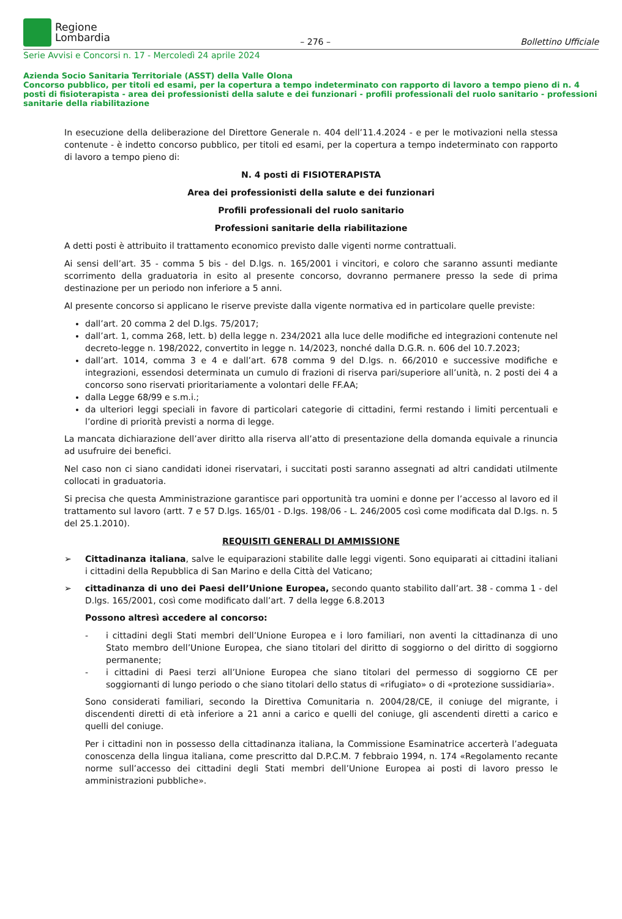Regione
Lombardia
– 276 – Bollettino Ufficiale
Serie Avvisi e Concorsi n. 17 - Mercoledì 24 aprile 2024
Azienda Socio Sanitaria Territoriale (ASST) della Valle Olona
Concorso pubblico, per titoli ed esami, per la copertura a tempo indeterminato con rapporto di lavoro a tempo pieno di n. 4 posti di fisioterapista - area dei professionisti della salute e dei funzionari - profili professionali del ruolo sanitario - professioni sanitarie della riabilitazione
In esecuzione della deliberazione del Direttore Generale n. 404 dell’11.4.2024 - e per le motivazioni nella stessa contenute - è indetto concorso pubblico, per titoli ed esami, per la copertura a tempo indeterminato con rapporto di lavoro a tempo pieno di:
N. 4 posti di FISIOTERAPISTA
Area dei professionisti della salute e dei funzionari
Profili professionali del ruolo sanitario
Professioni sanitarie della riabilitazione
A detti posti è attribuito il trattamento economico previsto dalle vigenti norme contrattuali.
Ai sensi dell’art. 35 - comma 5 bis - del D.lgs. n. 165/2001 i vincitori, e coloro che saranno assunti mediante scorrimento della graduatoria in esito al presente concorso, dovranno permanere presso la sede di prima destinazione per un periodo non inferiore a 5 anni.
Al presente concorso si applicano le riserve previste dalla vigente normativa ed in particolare quelle previste:
dall’art. 20 comma 2 del D.lgs. 75/2017;
dall’art. 1, comma 268, lett. b) della legge n. 234/2021 alla luce delle modifiche ed integrazioni contenute nel decreto-legge n. 198/2022, convertito in legge n. 14/2023, nonché dalla D.G.R. n. 606 del 10.7.2023;
dall’art. 1014, comma 3 e 4 e dall’art. 678 comma 9 del D.lgs. n. 66/2010 e successive modifiche e integrazioni, essendosi determinata un cumulo di frazioni di riserva pari/superiore all’unità, n. 2 posti dei 4 a concorso sono riservati prioritariamente a volontari delle FF.AA;
dalla Legge 68/99 e s.m.i.;
da ulteriori leggi speciali in favore di particolari categorie di cittadini, fermi restando i limiti percentuali e l’ordine di priorità previsti a norma di legge.
La mancata dichiarazione dell’aver diritto alla riserva all’atto di presentazione della domanda equivale a rinuncia ad usufruire dei benefici.
Nel caso non ci siano candidati idonei riservatari, i succitati posti saranno assegnati ad altri candidati utilmente collocati in graduatoria.
Si precisa che questa Amministrazione garantisce pari opportunità tra uomini e donne per l’accesso al lavoro ed il trattamento sul lavoro (artt. 7 e 57 D.lgs. 165/01 - D.lgs. 198/06 - L. 246/2005 così come modificata dal D.lgs. n. 5 del 25.1.2010).
REQUISITI GENERALI DI AMMISSIONE
➢ Cittadinanza italiana, salve le equiparazioni stabilite dalle leggi vigenti. Sono equiparati ai cittadini italiani i cittadini della Repubblica di San Marino e della Città del Vaticano;
➢ cittadinanza di uno dei Paesi dell’Unione Europea, secondo quanto stabilito dall’art. 38 - comma 1 - del D.lgs. 165/2001, così come modificato dall’art. 7 della legge 6.8.2013
Possono altresì accedere al concorso:
- i cittadini degli Stati membri dell’Unione Europea e i loro familiari, non aventi la cittadinanza di uno Stato membro dell’Unione Europea, che siano titolari del diritto di soggiorno o del diritto di soggiorno permanente;
- i cittadini di Paesi terzi all’Unione Europea che siano titolari del permesso di soggiorno CE per soggiornanti di lungo periodo o che siano titolari dello status di «rifugiato» o di «protezione sussidiaria».
Sono considerati familiari, secondo la Direttiva Comunitaria n. 2004/28/CE, il coniuge del migrante, i discendenti diretti di età inferiore a 21 anni a carico e quelli del coniuge, gli ascendenti diretti a carico e quelli del coniuge.
Per i cittadini non in possesso della cittadinanza italiana, la Commissione Esaminatrice accerterà l’adeguata conoscenza della lingua italiana, come prescritto dal D.P.C.M. 7 febbraio 1994, n. 174 «Regolamento recante norme sull’accesso dei cittadini degli Stati membri dell’Unione Europea ai posti di lavoro presso le amministrazioni pubbliche».